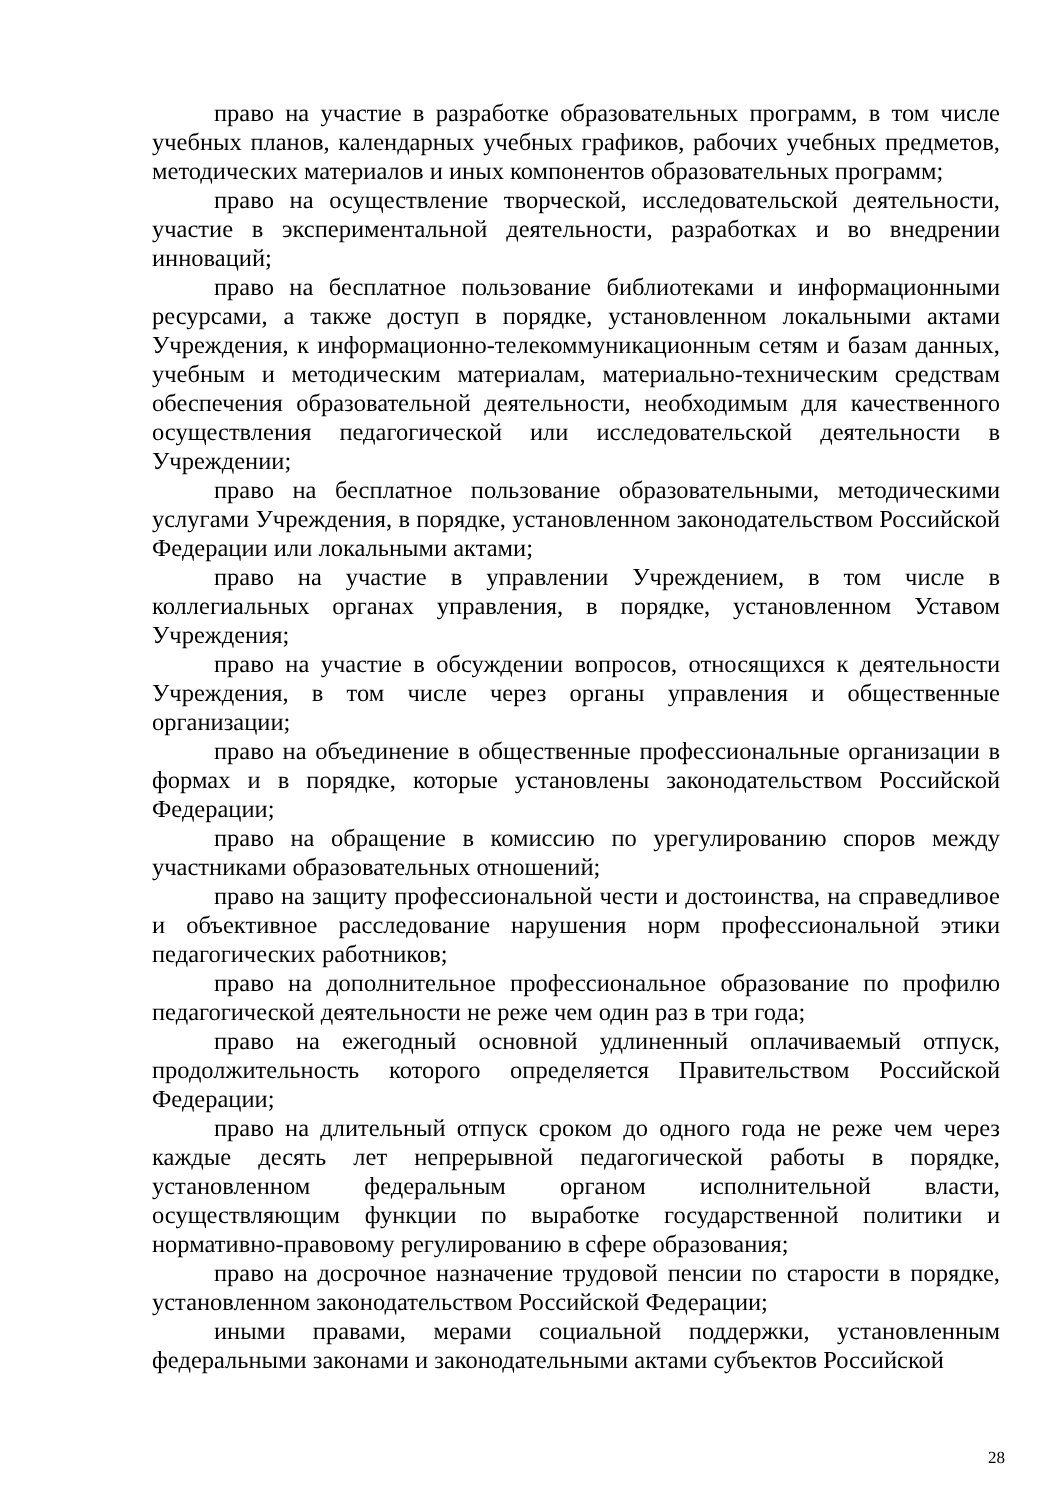право на участие в разработке образовательных программ, в том числе учебных планов, календарных учебных графиков, рабочих учебных предметов, методических материалов и иных компонентов образовательных программ;
право на осуществление творческой, исследовательской деятельности, участие в экспериментальной деятельности, разработках и во внедрении инноваций;
право на бесплатное пользование библиотеками и информационными ресурсами, а также доступ в порядке, установленном локальными актами Учреждения, к информационно-телекоммуникационным сетям и базам данных, учебным и методическим материалам, материально-техническим средствам обеспечения образовательной деятельности, необходимым для качественного осуществления педагогической или исследовательской деятельности в Учреждении;
право на бесплатное пользование образовательными, методическими услугами Учреждения, в порядке, установленном законодательством Российской Федерации или локальными актами;
право на участие в управлении Учреждением, в том числе в коллегиальных органах управления, в порядке, установленном Уставом Учреждения;
право на участие в обсуждении вопросов, относящихся к деятельности Учреждения, в том числе через органы управления и общественные организации;
право на объединение в общественные профессиональные организации в формах и в порядке, которые установлены законодательством Российской Федерации;
право на обращение в комиссию по урегулированию споров между участниками образовательных отношений;
право на защиту профессиональной чести и достоинства, на справедливое и объективное расследование нарушения норм профессиональной этики педагогических работников;
право на дополнительное профессиональное образование по профилю педагогической деятельности не реже чем один раз в три года;
право на ежегодный основной удлиненный оплачиваемый отпуск, продолжительность которого определяется Правительством Российской Федерации;
право на длительный отпуск сроком до одного года не реже чем через каждые десять лет непрерывной педагогической работы в порядке, установленном федеральным органом исполнительной власти, осуществляющим функции по выработке государственной политики и нормативно-правовому регулированию в сфере образования;
право на досрочное назначение трудовой пенсии по старости в порядке, установленном законодательством Российской Федерации;
иными правами, мерами социальной поддержки, установленным федеральными законами и законодательными актами субъектов Российской
28